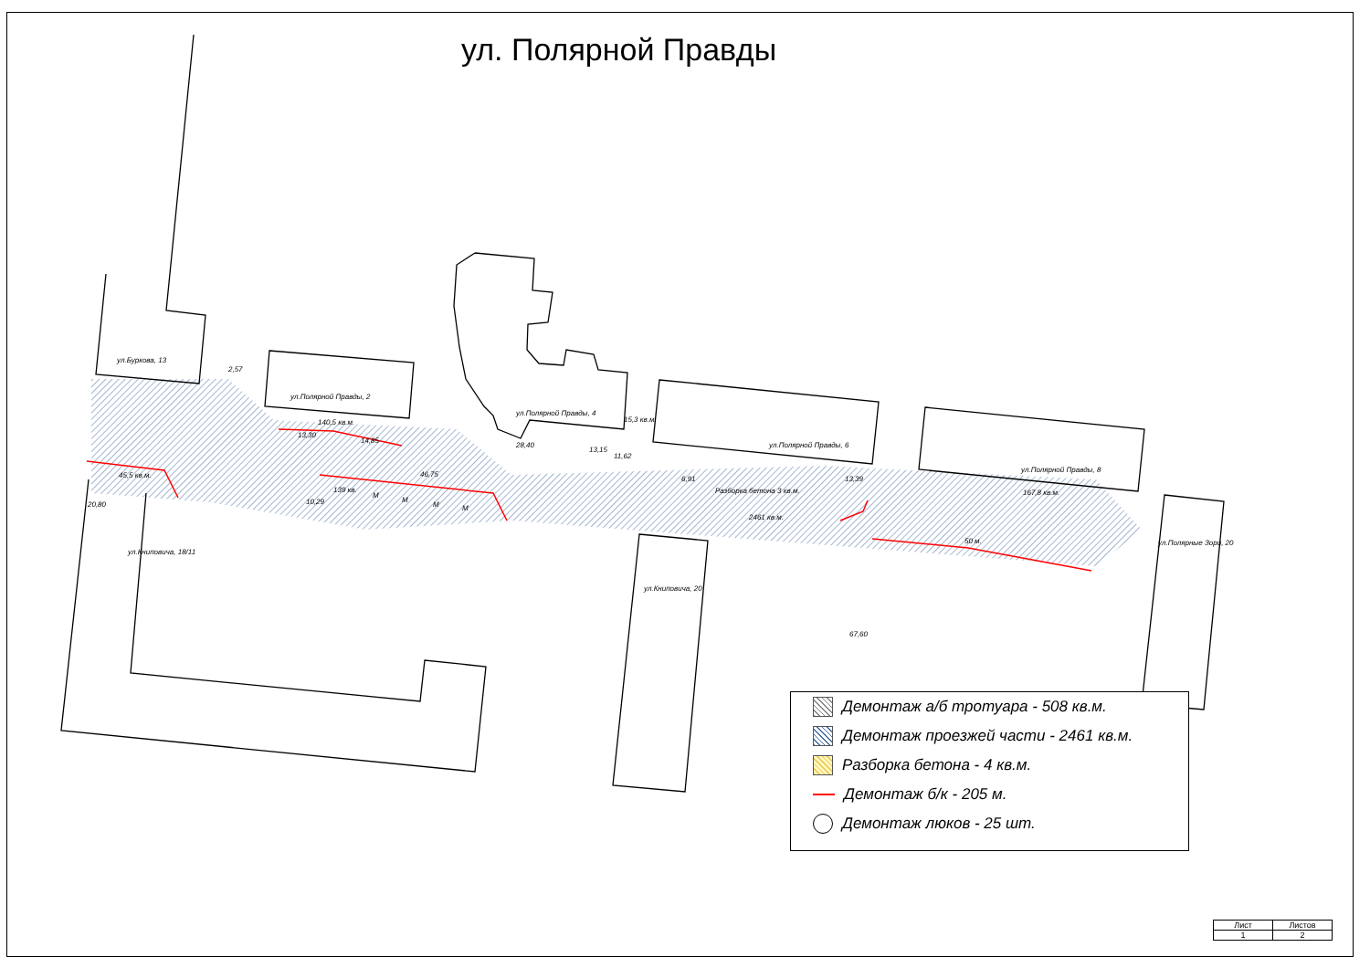ул. Полярной Правды
ул.Буркова, 13
ул.Полярной Правды, 2
ул.Полярной Правды, 4
ул.Полярной Правды, 6
ул.Полярной Правды, 8
ул.Книповича, 18/11
ул.Книповича, 20
ул.Полярные Зори, 20
2,57
140,5 кв.м.
13,30
14,85
28,40
15,3 кв.м.
13,15
11,62
45,5 кв.м.
20,80
46,75
139 кв.
10,29
М
М
М М
6,91
Разборка бетона 3 кв.м.
13,39
2461 кв.м.
167,8 кв.м.
50 м.
67,60
Демонтаж а/б тротуара - 508 кв.м.
Демонтаж проезжей части - 2461 кв.м.
Разборка бетона - 4 кв.м.
Демонтаж б/к - 205 м.
Демонтаж люков - 25 шт.
| Лист | Листов |
| --- | --- |
| 1 | 2 |